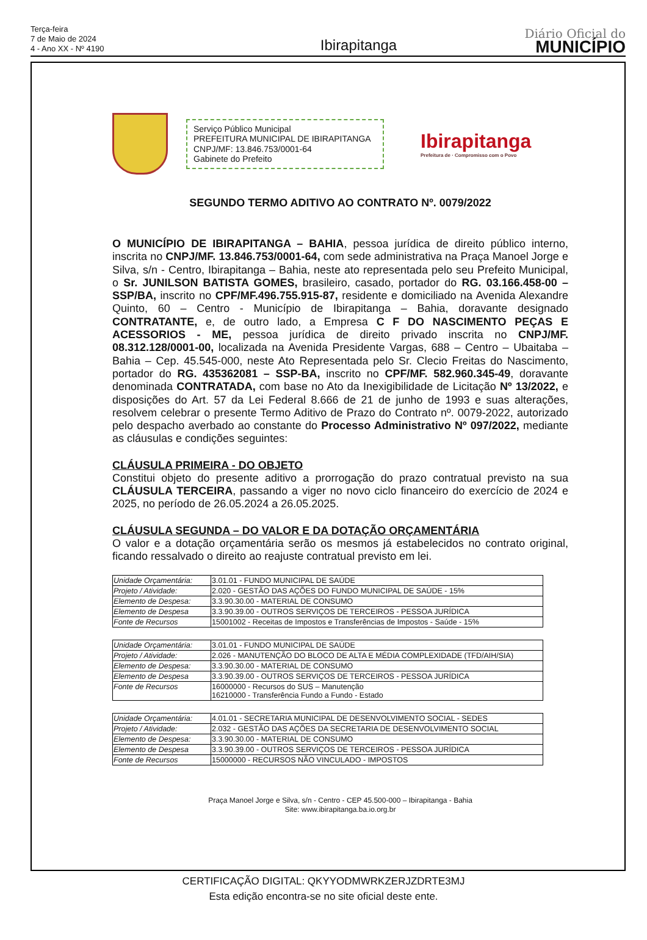Terça-feira
7 de Maio de 2024
4 - Ano XX - Nº 4190
Ibirapitanga
Diário Oficial do
MUNICÍPIO
Serviço Público Municipal
PREFEITURA MUNICIPAL DE IBIRAPITANGA
CNPJ/MF: 13.846.753/0001-64
Gabinete do Prefeito
Ibirapitanga
Prefeitura de · Compromisso com o Povo
SEGUNDO TERMO ADITIVO AO CONTRATO Nº. 0079/2022
O MUNICÍPIO DE IBIRAPITANGA – BAHIA, pessoa jurídica de direito público interno, inscrita no CNPJ/MF. 13.846.753/0001-64, com sede administrativa na Praça Manoel Jorge e Silva, s/n - Centro, Ibirapitanga – Bahia, neste ato representada pelo seu Prefeito Municipal, o Sr. JUNILSON BATISTA GOMES, brasileiro, casado, portador do RG. 03.166.458-00 – SSP/BA, inscrito no CPF/MF.496.755.915-87, residente e domiciliado na Avenida Alexandre Quinto, 60 – Centro - Município de Ibirapitanga – Bahia, doravante designado CONTRATANTE, e, de outro lado, a Empresa C F DO NASCIMENTO PEÇAS E ACESSORIOS - ME, pessoa jurídica de direito privado inscrita no CNPJ/MF. 08.312.128/0001-00, localizada na Avenida Presidente Vargas, 688 – Centro – Ubaitaba – Bahia – Cep. 45.545-000, neste Ato Representada pelo Sr. Clecio Freitas do Nascimento, portador do RG. 435362081 – SSP-BA, inscrito no CPF/MF. 582.960.345-49, doravante denominada CONTRATADA, com base no Ato da Inexigibilidade de Licitação Nº 13/2022, e disposições do Art. 57 da Lei Federal 8.666 de 21 de junho de 1993 e suas alterações, resolvem celebrar o presente Termo Aditivo de Prazo do Contrato nº. 0079-2022, autorizado pelo despacho averbado ao constante do Processo Administrativo Nº 097/2022, mediante as cláusulas e condições seguintes:
CLÁUSULA PRIMEIRA - DO OBJETO
Constitui objeto do presente aditivo a prorrogação do prazo contratual previsto na sua CLÁUSULA TERCEIRA, passando a viger no novo ciclo financeiro do exercício de 2024 e 2025, no período de 26.05.2024 a 26.05.2025.
CLÁUSULA SEGUNDA – DO VALOR E DA DOTAÇÃO ORÇAMENTÁRIA
O valor e a dotação orçamentária serão os mesmos já estabelecidos no contrato original, ficando ressalvado o direito ao reajuste contratual previsto em lei.
| Unidade Orçamentária: | 3.01.01 - FUNDO MUNICIPAL DE SAÚDE |
| Projeto / Atividade: | 2.020 - GESTÃO DAS AÇÕES DO FUNDO MUNICIPAL DE SAÚDE - 15% |
| Elemento de Despesa: | 3.3.90.30.00 - MATERIAL DE CONSUMO |
| Elemento de Despesa | 3.3.90.39.00 - OUTROS SERVIÇOS DE TERCEIROS - PESSOA JURÍDICA |
| Fonte de Recursos | 15001002 - Receitas de Impostos e Transferências de Impostos - Saúde - 15% |
| Unidade Orçamentária: | 3.01.01 - FUNDO MUNICIPAL DE SAÚDE |
| Projeto / Atividade: | 2.026 - MANUTENÇÃO DO BLOCO DE ALTA E MÉDIA COMPLEXIDADE (TFD/AIH/SIA) |
| Elemento de Despesa: | 3.3.90.30.00 - MATERIAL DE CONSUMO |
| Elemento de Despesa | 3.3.90.39.00 - OUTROS SERVIÇOS DE TERCEIROS - PESSOA JURÍDICA |
| Fonte de Recursos | 16000000 - Recursos do SUS – Manutenção 16210000 - Transferência Fundo a Fundo - Estado |
| Unidade Orçamentária: | 4.01.01 - SECRETARIA MUNICIPAL DE DESENVOLVIMENTO SOCIAL - SEDES |
| Projeto / Atividade: | 2.032 - GESTÃO DAS AÇÕES DA SECRETARIA DE DESENVOLVIMENTO SOCIAL |
| Elemento de Despesa: | 3.3.90.30.00 - MATERIAL DE CONSUMO |
| Elemento de Despesa | 3.3.90.39.00 - OUTROS SERVIÇOS DE TERCEIROS - PESSOA JURÍDICA |
| Fonte de Recursos | 15000000 - RECURSOS NÃO VINCULADO - IMPOSTOS |
Praça Manoel Jorge e Silva, s/n - Centro - CEP 45.500-000 – Ibirapitanga - Bahia
Site: www.ibirapitanga.ba.io.org.br
CERTIFICAÇÃO DIGITAL: QKYYODMWRKZERJZDRTE3MJ
Esta edição encontra-se no site oficial deste ente.